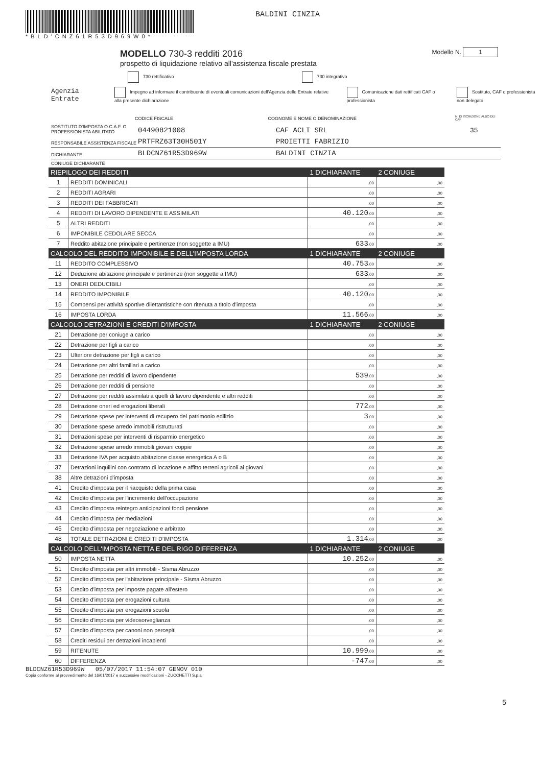*BLD'CNZ61R53D969W0*
BALDINI CINZIA
MODELLO 730-3 redditi 2016
prospetto di liquidazione relativo all'assistenza fiscale prestata
Modello N. 1
730 rettificativo 730 integrativo
Agenzia Entrate Impegno ad informare il contribuente di eventuali comunicazioni dell'Agenzia delle Entrate relative alla presente dichiarazione Comunicazione dati rettificati CAF o professionista Sostituto, CAF o professionista non delegato
CODICE FISCALE COGNOME E NOME O DENOMINAZIONE N. DI ISCRIZIONE ALBO DEI CAF
SOSTITUTO D'IMPOSTA O C.A.F. O PROFESSIONISTA ABILITATO 04490821008 CAF ACLI SRL 35
RESPONSABILE ASSISTENZA FISCALE PRTFRZ63T30H501Y PROIETTI FABRIZIO
DICHIARANTE BLDCNZ61R53D969W BALDINI CINZIA
CONIUGE DICHIARANTE
| RIEPILOGO DEI REDDITI | | 1 DICHIARANTE | 2 CONIUGE |
| 1 | REDDITI DOMINICALI | ,00 | ,00 |
| 2 | REDDITI AGRARI | ,00 | ,00 |
| 3 | REDDITI DEI FABBRICATI | ,00 | ,00 |
| 4 | REDDITI DI LAVORO DIPENDENTE E ASSIMILATI | 40.120 ,00 | ,00 |
| 5 | ALTRI REDDITI | ,00 | ,00 |
| 6 | IMPONIBILE CEDOLARE SECCA | ,00 | ,00 |
| 7 | Reddito abitazione principale e pertinenze (non soggette a IMU) | 633 ,00 | ,00 |
| CALCOLO DEL REDDITO IMPONIBILE E DELL'IMPOSTA LORDA | | 1 DICHIARANTE | 2 CONIUGE |
| 11 | REDDITO COMPLESSIVO | 40.753 ,00 | ,00 |
| 12 | Deduzione abitazione principale e pertinenze (non soggette a IMU) | 633 ,00 | ,00 |
| 13 | ONERI DEDUCIBILI | ,00 | ,00 |
| 14 | REDDITO IMPONIBILE | 40.120 ,00 | ,00 |
| 15 | Compensi per attività sportive dilettantistiche con ritenuta a titolo d'imposta | ,00 | ,00 |
| 16 | IMPOSTA LORDA | 11.566 ,00 | ,00 |
| CALCOLO DETRAZIONI E CREDITI D'IMPOSTA | | 1 DICHIARANTE | 2 CONIUGE |
| 21 | Detrazione per coniuge a carico | ,00 | ,00 |
| 22 | Detrazione per figli a carico | ,00 | ,00 |
| 23 | Ulteriore detrazione per figli a carico | ,00 | ,00 |
| 24 | Detrazione per altri familiari a carico | ,00 | ,00 |
| 25 | Detrazione per redditi di lavoro dipendente | 539 ,00 | ,00 |
| 26 | Detrazione per redditi di pensione | ,00 | ,00 |
| 27 | Detrazione per redditi assimilati a quelli di lavoro dipendente e altri redditi | ,00 | ,00 |
| 28 | Detrazione oneri ed erogazioni liberali | 772 ,00 | ,00 |
| 29 | Detrazione spese per interventi di recupero del patrimonio edilizio | 3 ,00 | ,00 |
| 30 | Detrazione spese arredo immobili ristrutturati | ,00 | ,00 |
| 31 | Detrazioni spese per interventi di risparmio energetico | ,00 | ,00 |
| 32 | Detrazione spese arredo immobili giovani coppie | ,00 | ,00 |
| 33 | Detrazione IVA per acquisto abitazione classe energetica A o B | ,00 | ,00 |
| 37 | Detrazioni inquilini con contratto di locazione e affitto terreni agricoli ai giovani | ,00 | ,00 |
| 38 | Altre detrazioni d'imposta | ,00 | ,00 |
| 41 | Credito d'imposta per il riacquisto della prima casa | ,00 | ,00 |
| 42 | Credito d'imposta per l'incremento dell'occupazione | ,00 | ,00 |
| 43 | Credito d'imposta reintegro anticipazioni fondi pensione | ,00 | ,00 |
| 44 | Credito d'imposta per mediazioni | ,00 | ,00 |
| 45 | Credito d'imposta per negoziazione e arbitrato | ,00 | ,00 |
| 48 | TOTALE DETRAZIONI E CREDITI D'IMPOSTA | 1.314 ,00 | ,00 |
| CALCOLO DELL'IMPOSTA NETTA E DEL RIGO DIFFERENZA | | 1 DICHIARANTE | 2 CONIUGE |
| 50 | IMPOSTA NETTA | 10.252 ,00 | ,00 |
| 51 | Credito d'imposta per altri immobili - Sisma Abruzzo | ,00 | ,00 |
| 52 | Credito d'imposta per l'abitazione principale - Sisma Abruzzo | ,00 | ,00 |
| 53 | Credito d'imposta per imposte pagate all'estero | ,00 | ,00 |
| 54 | Credito d'imposta per erogazioni cultura | ,00 | ,00 |
| 55 | Credito d'imposta per erogazioni scuola | ,00 | ,00 |
| 56 | Credito d'imposta per videosorveglianza | ,00 | ,00 |
| 57 | Credito d'imposta per canoni non percepiti | ,00 | ,00 |
| 58 | Crediti residui per detrazioni incapienti | ,00 | ,00 |
| 59 | RITENUTE | 10.999 ,00 | ,00 |
| 60 | DIFFERENZA | -747 ,00 | ,00 |
BLDCNZ61R53D969W 05/07/2017 11:54:07 GENOV 010
Copia conforme al provvedimento del 16/01/2017 e successive modificazioni - ZUCCHETTI S.p.a.
5